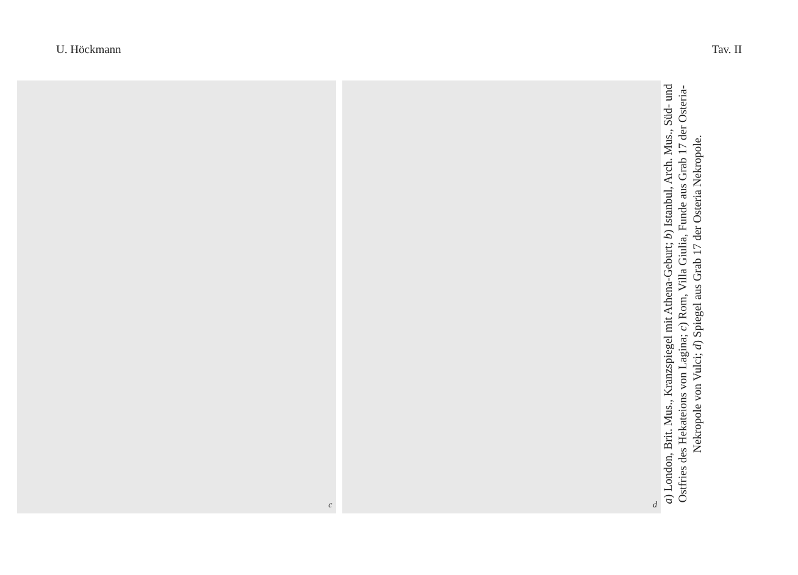U. Höckmann Tav. II
c d
a) London, Brit. Mus., Kranzspiegel mit Athena-Geburt; b) Istanbul, Arch. Mus., Süd- und Ostfries des Hekateions von Lagina; c) Rom, Villa Giulia, Funde aus Grab 17 der Osteria-Nekropole von Vulci; d) Spiegel aus Grab 17 der Osteria Nekropole.